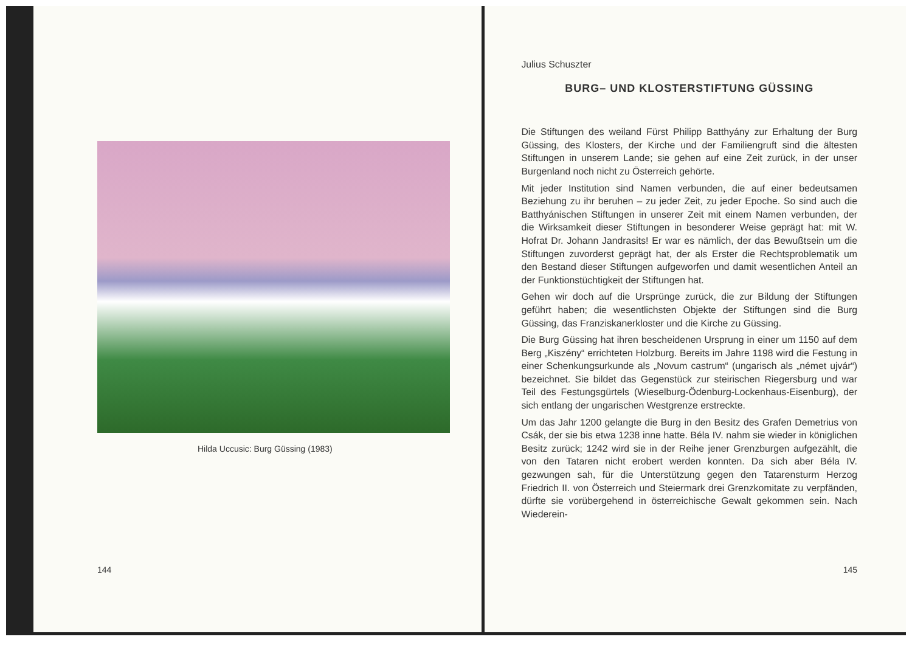Hilda Uccusic: Burg Güssing (1983)
144
Julius Schuszter
BURG– UND KLOSTERSTIFTUNG GÜSSING
Die Stiftungen des weiland Fürst Philipp Batthyány zur Erhaltung der Burg Güssing, des Klosters, der Kirche und der Familiengruft sind die ältesten Stiftungen in unserem Lande; sie gehen auf eine Zeit zurück, in der unser Burgenland noch nicht zu Österreich gehörte.
Mit jeder Institution sind Namen verbunden, die auf einer bedeutsamen Beziehung zu ihr beruhen – zu jeder Zeit, zu jeder Epoche. So sind auch die Batthyánischen Stiftungen in unserer Zeit mit einem Namen verbunden, der die Wirksamkeit dieser Stiftungen in besonderer Weise geprägt hat: mit W. Hofrat Dr. Johann Jandrasits! Er war es nämlich, der das Bewußtsein um die Stiftungen zuvorderst geprägt hat, der als Erster die Rechtsproblematik um den Bestand dieser Stiftungen aufgeworfen und damit wesentlichen Anteil an der Funktionstüchtigkeit der Stiftungen hat.
Gehen wir doch auf die Ursprünge zurück, die zur Bildung der Stiftungen geführt haben; die wesentlichsten Objekte der Stiftungen sind die Burg Güssing, das Franziskanerkloster und die Kirche zu Güssing.
Die Burg Güssing hat ihren bescheidenen Ursprung in einer um 1150 auf dem Berg „Kiszény“ errichteten Holzburg. Bereits im Jahre 1198 wird die Festung in einer Schenkungsurkunde als „Novum castrum“ (ungarisch als „német ujvár“) bezeichnet. Sie bildet das Gegenstück zur steirischen Riegersburg und war Teil des Festungsgürtels (Wieselburg-Ödenburg-Lockenhaus-Eisenburg), der sich entlang der ungarischen Westgrenze erstreckte.
Um das Jahr 1200 gelangte die Burg in den Besitz des Grafen Demetrius von Csák, der sie bis etwa 1238 inne hatte. Béla IV. nahm sie wieder in königlichen Besitz zurück; 1242 wird sie in der Reihe jener Grenzburgen aufgezählt, die von den Tataren nicht erobert werden konnten. Da sich aber Béla IV. gezwungen sah, für die Unterstützung gegen den Tatarensturm Herzog Friedrich II. von Österreich und Steiermark drei Grenzkomitate zu verpfänden, dürfte sie vorübergehend in österreichische Gewalt gekommen sein. Nach Wiederein-
145